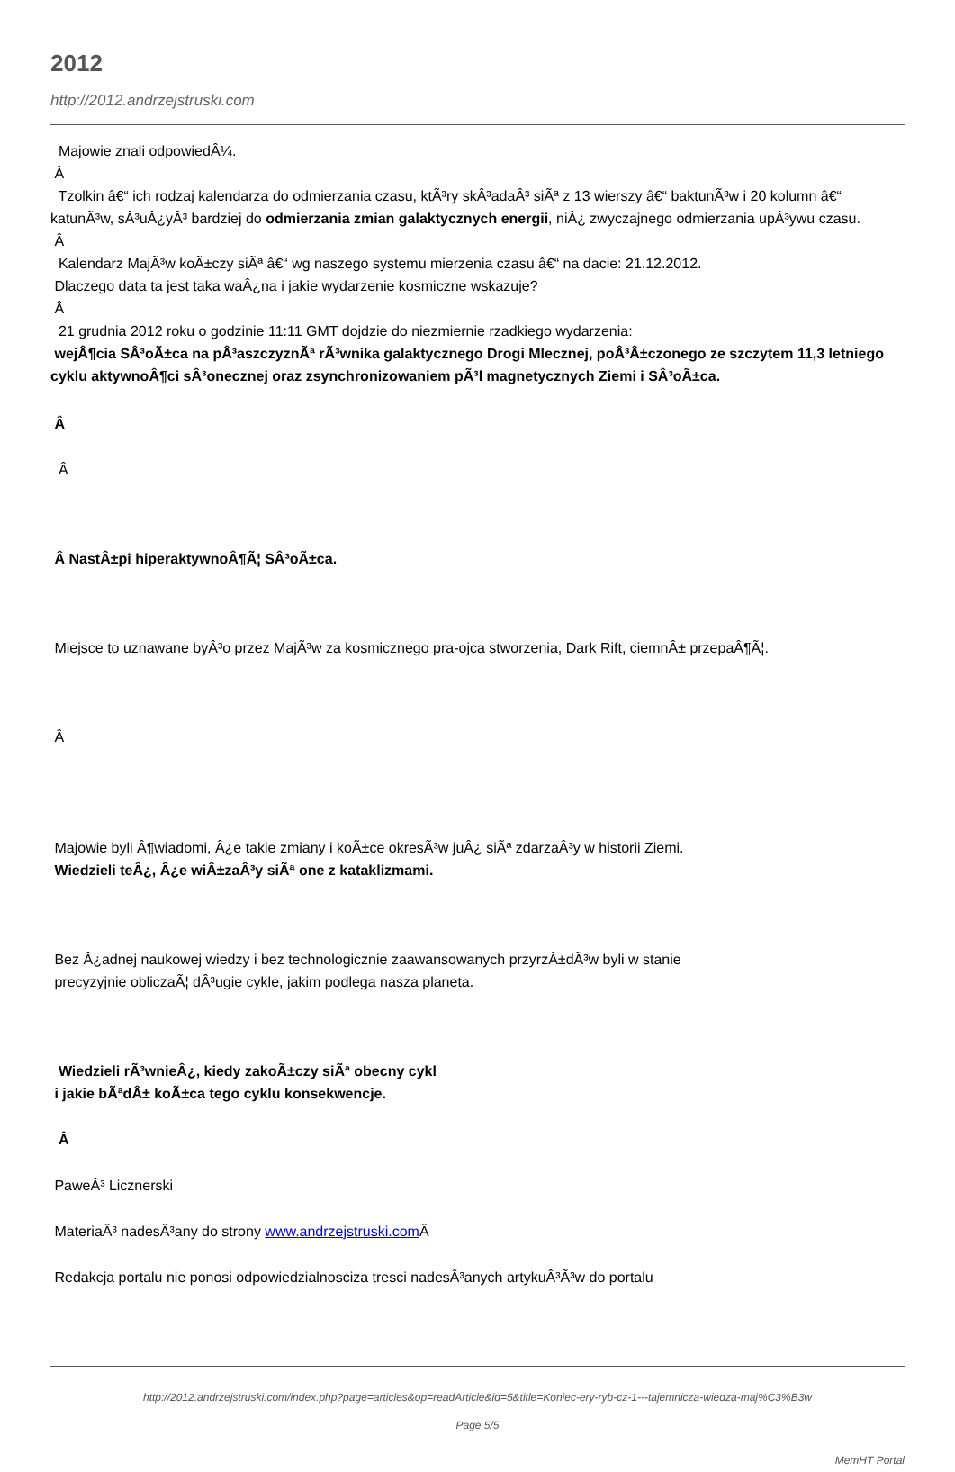2012
http://2012.andrzejstruski.com
Majowie znali odpowiedÂ¼.
Â
Tzolkin â€“ ich rodzaj kalendarza do odmierzania czasu, ktÃ³ry skÂ³adaÂ³ siÃª z 13 wierszy â€“ baktunÃ³w i 20 kolumn â€“ katunÃ³w, sÂ³uÂ¿yÂ³ bardziej do odmierzania zmian galaktycznych energii, niÂ¿ zwyczajnego odmierzania upÂ³ywu czasu.
Â
Kalendarz MajÃ³w koÃ±czy siÃª â€“ wg naszego systemu mierzenia czasu â€“ na dacie: 21.12.2012.
Dlaczego data ta jest taka waÂ¿na i jakie wydarzenie kosmiczne wskazuje?
Â
21 grudnia 2012 roku o godzinie 11:11 GMT dojdzie do niezmiernie rzadkiego wydarzenia:
wejÂ¶cia SÂ³oÃ±ca na pÂ³aszczyznÃª rÃ³wnika galaktycznego Drogi Mlecznej, poÂ³Â±czonego ze szczytem 11,3 letniego cyklu aktywnoÂ¶ci sÂ³onecznej oraz zsynchronizowaniem pÃ³l magnetycznych Ziemi i SÂ³oÃ±ca.
Â
Â
Â NastÂ±pi hiperaktywnoÂ¶Ã¦ SÂ³oÃ±ca.
Miejsce to uznawane byÂ³o przez MajÃ³w za kosmicznego pra-ojca stworzenia, Dark Rift, ciemnÂ± przepaÂ¶Ã¦.
Â
Majowie byli Â¶wiadomi, Â¿e takie zmiany i koÃ±ce okresÃ³w juÂ¿ siÃª zdarzaÂ³y w historii Ziemi.
Wiedzieli teÂ¿, Â¿e wiÂ±zaÂ³y siÃª one z kataklizmami.
Bez Â¿adnej naukowej wiedzy i bez technologicznie zaawansowanych przyrzÂ±dÃ³w byli w stanie
precyzyjnie obliczaÃ¦ dÂ³ugie cykle, jakim podlega nasza planeta.
Wiedzieli rÃ³wnieÂ¿, kiedy zakoÃ±czy siÃª obecny cykl
i jakie bÃªdÂ± koÃ±ca tego cyklu konsekwencje.
Â
PaweÂ³ Licznerski
MateriaÂ³ nadesÂ³any do strony www.andrzejstruski.com Â
Redakcja portalu nie ponosi odpowiedzialnosciza tresci nadesÂ³anych artykuÂ³Ã³w do portalu
http://2012.andrzejstruski.com/index.php?page=articles&op=readArticle&id=5&title=Koniec-ery-ryb-cz-1---tajemnicza-wiedza-maj%C3%B3w
Page 5/5
MemHT Portal